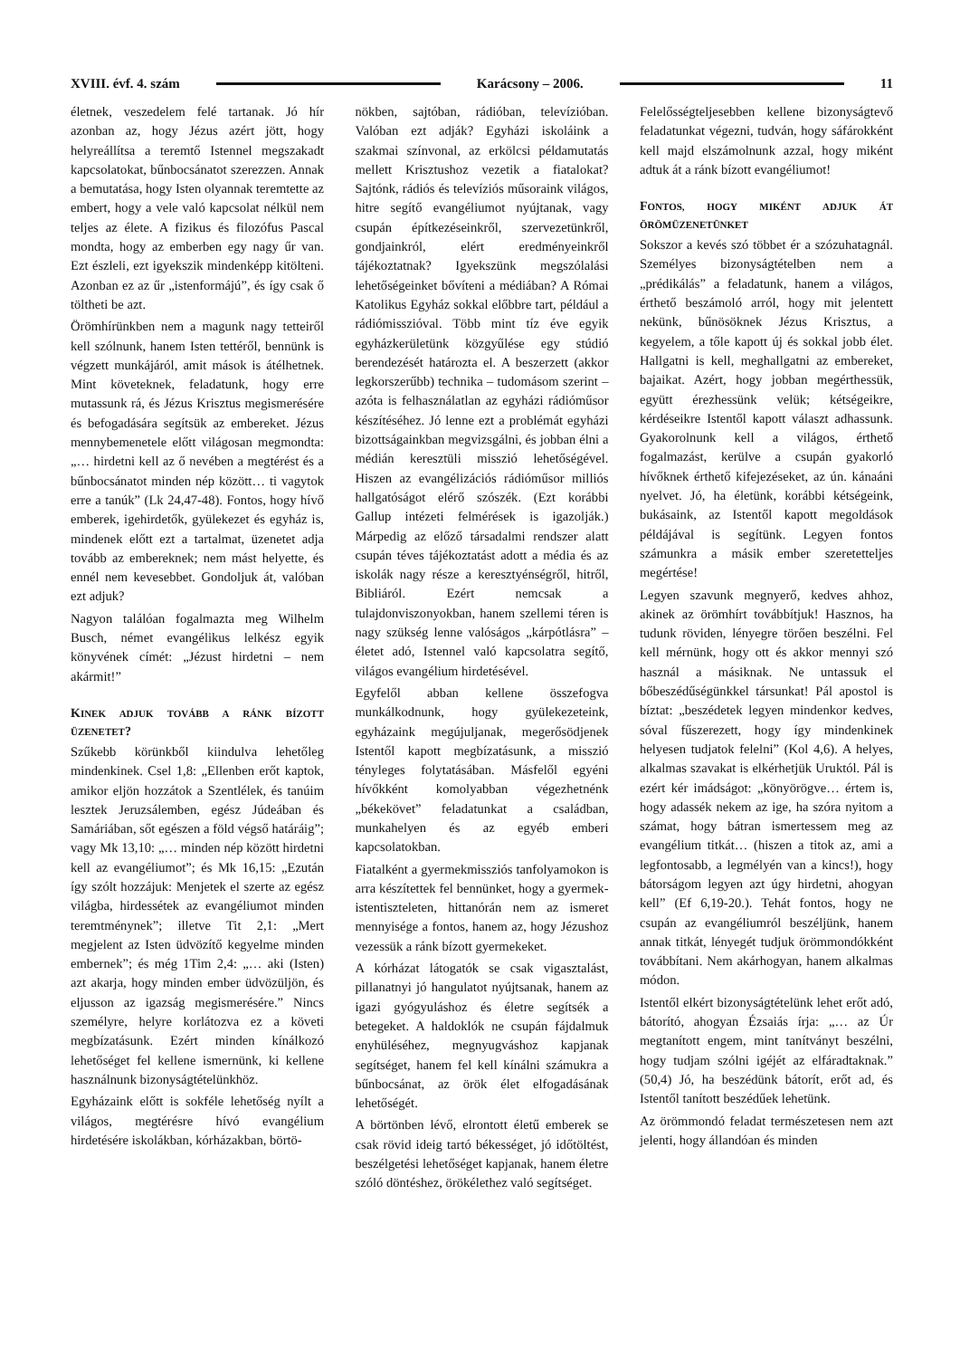XVIII. évf. 4. szám Karácsony – 2006. 11
életnek, veszedelem felé tartanak. Jó hír azonban az, hogy Jézus azért jött, hogy helyreállítsa a teremtő Istennel megszakadt kapcsolatokat, bűnbocsánatot szerezzen. Annak a bemutatása, hogy Isten olyannak teremtette az embert, hogy a vele való kapcsolat nélkül nem teljes az élete. A fizikus és filozófus Pascal mondta, hogy az emberben egy nagy űr van. Ezt észleli, ezt igyekszik mindenképp kitölteni. Azonban ez az űr „istenformájú”, és így csak ő töltheti be azt.
Örömhírünkben nem a magunk nagy tetteiről kell szólnunk, hanem Isten tettéről, bennünk is végzett munkájáról, amit mások is átélhetnek. Mint követeknek, feladatunk, hogy erre mutassunk rá, és Jézus Krisztus megismerésére és befogadására segítsük az embereket. Jézus mennybemenetele előtt világosan megmondta: „… hirdetni kell az ő nevében a megtérést és a bűnbocsánatot minden nép között… ti vagytok erre a tanúk” (Lk 24,47-48). Fontos, hogy hívő emberek, igehirdetők, gyülekezet és egyház is, mindenek előtt ezt a tartalmat, üzenetet adja tovább az embereknek; nem mást helyette, és ennél nem kevesebbet. Gondoljuk át, valóban ezt adjuk?
Nagyon találóan fogalmazta meg Wilhelm Busch, német evangélikus lelkész egyik könyvének címét: „Jézust hirdetni – nem akármit!”
KINEK ADJUK TOVÁBB A RÁNK BÍZOTT ÜZENETET?
Szűkebb körünkből kiindulva lehetőleg mindenkinek. Csel 1,8: „Ellenben erőt kaptok, amikor eljön hozzátok a Szentlélek, és tanúim lesztek Jeruzsálemben, egész Júdeában és Samáriában, sőt egészen a föld végső határáig”; vagy Mk 13,10: „… minden nép között hirdetni kell az evangéliumot”; és Mk 16,15: „Ezután így szólt hozzájuk: Menjetek el szerte az egész világba, hirdessétek az evangéliumot minden teremtménynek”; illetve Tit 2,1: „Mert megjelent az Isten üdvözítő kegyelme minden embernek”; és még 1Tim 2,4: „… aki (Isten) azt akarja, hogy minden ember üdvözüljön, és eljusson az igazság megismerésére.” Nincs személyre, helyre korlátozva ez a követi megbízatásunk. Ezért minden kínálkozó lehetőséget fel kellene ismernünk, ki kellene használnunk bizonyságtételünkhöz.
Egyházaink előtt is sokféle lehetőség nyílt a világos, megtérésre hívó evangélium hirdetésére iskolákban, kórházakban, börtö-
nökben, sajtóban, rádióban, televízióban. Valóban ezt adják? Egyházi iskoláink a szakmai színvonal, az erkölcsi példamutatás mellett Krisztushoz vezetik a fiatalokat? Sajtónk, rádiós és televíziós műsoraink világos, hitre segítő evangéliumot nyújtanak, vagy csupán építkezéseinkről, szervezetünkről, gondjainkról, elért eredményeinkről tájékoztatnak? Igyekszünk megszólalási lehetőségeinket bővíteni a médiában? A Római Katolikus Egyház sokkal előbbre tart, például a rádiómisszióval. Több mint tíz éve egyik egyházkerületünk közgyűlése egy stúdió berendezését határozta el. A beszerzett (akkor legkorszerűbb) technika – tudomásom szerint – azóta is felhasználatlan az egyházi rádióműsor készítéséhez. Jó lenne ezt a problémát egyházi bizottságainkban megvizsgálni, és jobban élni a médián keresztüli misszió lehetőségével. Hiszen az evangélizációs rádióműsor milliós hallgatóságot elérő szószék. (Ezt korábbi Gallup intézeti felmérések is igazolják.) Márpedig az előző társadalmi rendszer alatt csupán téves tájékoztatást adott a média és az iskolák nagy része a keresztyénségről, hitről, Bibliáról. Ezért nemcsak a tulajdonviszonyokban, hanem szellemi téren is nagy szükség lenne valóságos „kárpótlásra” – életet adó, Istennel való kapcsolatra segítő, világos evangélium hirdetésével.
Egyfelől abban kellene összefogva munkálkodnunk, hogy gyülekezeteink, egyházaink megújuljanak, megerősödjenek Istentől kapott megbízatásunk, a misszió tényleges folytatásában. Másfelől egyéni hívőkként komolyabban végezhetnénk „békekövet” feladatunkat a családban, munkahelyen és az egyéb emberi kapcsolatokban.
Fiatalként a gyermekmissziós tanfolyamokon is arra készítettek fel bennünket, hogy a gyermek-istentiszteleten, hittanórán nem az ismeret mennyisége a fontos, hanem az, hogy Jézushoz vezessük a ránk bízott gyermekeket.
A kórházat látogatók se csak vigasztalást, pillanatnyi jó hangulatot nyújtsanak, hanem az igazi gyógyuláshoz és életre segítsék a betegeket. A haldoklók ne csupán fájdalmuk enyhüléséhez, megnyugváshoz kapjanak segítséget, hanem fel kell kínálni számukra a bűnbocsánat, az örök élet elfogadásának lehetőségét.
A börtönben lévő, elrontott életű emberek se csak rövid ideig tartó békességet, jó időtöltést, beszélgetési lehetőséget kapjanak, hanem életre szóló döntéshez, örökélethez való segítséget.
Felelősségteljesebben kellene bizonyságtevő feladatunkat végezni, tudván, hogy sáfárokként kell majd elszámolnunk azzal, hogy miként adtuk át a ránk bízott evangéliumot!
FONTOS, HOGY MIKÉNT ADJUK ÁT ÖRÖMÜZENETÜNKET
Sokszor a kevés szó többet ér a szózuhatagnál. Személyes bizonyságtételben nem a „prédikálás” a feladatunk, hanem a világos, érthető beszámoló arról, hogy mit jelentett nekünk, bűnösöknek Jézus Krisztus, a kegyelem, a tőle kapott új és sokkal jobb élet. Hallgatni is kell, meghallgatni az embereket, bajaikat. Azért, hogy jobban megérthessük, együtt érezhessünk velük; kétségeikre, kérdéseikre Istentől kapott választ adhassunk. Gyakorolnunk kell a világos, érthető fogalmazást, kerülve a csupán gyakorló hívőknek érthető kifejezéseket, az ún. kánaáni nyelvet. Jó, ha életünk, korábbi kétségeink, bukásaink, az Istentől kapott megoldások példájával is segítünk. Legyen fontos számunkra a másik ember szeretetteljes megértése!
Legyen szavunk megnyerő, kedves ahhoz, akinek az örömhírt továbbítjuk! Hasznos, ha tudunk röviden, lényegre törően beszélni. Fel kell mérnünk, hogy ott és akkor mennyi szó használ a másiknak. Ne untassuk el bőbeszédűségünkkel társunkat! Pál apostol is bíztat: „beszédetek legyen mindenkor kedves, sóval fűszerezett, hogy így mindenkinek helyesen tudjatok felelni” (Kol 4,6). A helyes, alkalmas szavakat is elkérhetjük Uruktól. Pál is ezért kér imádságot: „könyörögve… értem is, hogy adassék nekem az ige, ha szóra nyitom a számat, hogy bátran ismertessem meg az evangélium titkát… (hiszen a titok az, ami a legfontosabb, a legmélyén van a kincs!), hogy bátorságom legyen azt úgy hirdetni, ahogyan kell” (Ef 6,19-20.). Tehát fontos, hogy ne csupán az evangéliumról beszéljünk, hanem annak titkát, lényegét tudjuk örömmondókként továbbítani. Nem akárhogyan, hanem alkalmas módon.
Istentől elkért bizonyságtételünk lehet erőt adó, bátorító, ahogyan Ézsaiás írja: „… az Úr megtanított engem, mint tanítványt beszélni, hogy tudjam szólni igéjét az elfáradtaknak.” (50,4) Jó, ha beszédünk bátorít, erőt ad, és Istentől tanított beszédűek lehetünk.
Az örömmondó feladat természetesen nem azt jelenti, hogy állandóan és minden